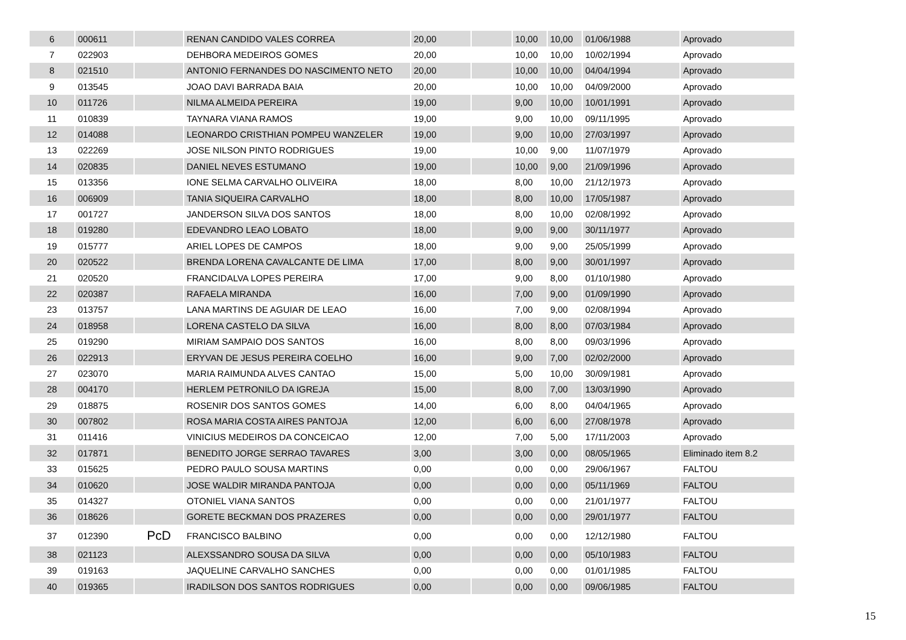| 6 | 000611 | | RENAN CANDIDO VALES CORREA | 20,00 | | 10,00 | 10,00 | 01/06/1988 | Aprovado |
| 7 | 022903 | | DEHBORA MEDEIROS GOMES | 20,00 | | 10,00 | 10,00 | 10/02/1994 | Aprovado |
| 8 | 021510 | | ANTONIO FERNANDES DO NASCIMENTO NETO | 20,00 | | 10,00 | 10,00 | 04/04/1994 | Aprovado |
| 9 | 013545 | | JOAO DAVI BARRADA BAIA | 20,00 | | 10,00 | 10,00 | 04/09/2000 | Aprovado |
| 10 | 011726 | | NILMA ALMEIDA PEREIRA | 19,00 | | 9,00 | 10,00 | 10/01/1991 | Aprovado |
| 11 | 010839 | | TAYNARA VIANA RAMOS | 19,00 | | 9,00 | 10,00 | 09/11/1995 | Aprovado |
| 12 | 014088 | | LEONARDO CRISTHIAN POMPEU WANZELER | 19,00 | | 9,00 | 10,00 | 27/03/1997 | Aprovado |
| 13 | 022269 | | JOSE NILSON PINTO RODRIGUES | 19,00 | | 10,00 | 9,00 | 11/07/1979 | Aprovado |
| 14 | 020835 | | DANIEL NEVES ESTUMANO | 19,00 | | 10,00 | 9,00 | 21/09/1996 | Aprovado |
| 15 | 013356 | | IONE SELMA CARVALHO OLIVEIRA | 18,00 | | 8,00 | 10,00 | 21/12/1973 | Aprovado |
| 16 | 006909 | | TANIA SIQUEIRA CARVALHO | 18,00 | | 8,00 | 10,00 | 17/05/1987 | Aprovado |
| 17 | 001727 | | JANDERSON SILVA DOS SANTOS | 18,00 | | 8,00 | 10,00 | 02/08/1992 | Aprovado |
| 18 | 019280 | | EDEVANDRO LEAO LOBATO | 18,00 | | 9,00 | 9,00 | 30/11/1977 | Aprovado |
| 19 | 015777 | | ARIEL LOPES DE CAMPOS | 18,00 | | 9,00 | 9,00 | 25/05/1999 | Aprovado |
| 20 | 020522 | | BRENDA LORENA CAVALCANTE DE LIMA | 17,00 | | 8,00 | 9,00 | 30/01/1997 | Aprovado |
| 21 | 020520 | | FRANCIDALVA LOPES PEREIRA | 17,00 | | 9,00 | 8,00 | 01/10/1980 | Aprovado |
| 22 | 020387 | | RAFAELA MIRANDA | 16,00 | | 7,00 | 9,00 | 01/09/1990 | Aprovado |
| 23 | 013757 | | LANA MARTINS DE AGUIAR DE LEAO | 16,00 | | 7,00 | 9,00 | 02/08/1994 | Aprovado |
| 24 | 018958 | | LORENA CASTELO DA SILVA | 16,00 | | 8,00 | 8,00 | 07/03/1984 | Aprovado |
| 25 | 019290 | | MIRIAM SAMPAIO DOS SANTOS | 16,00 | | 8,00 | 8,00 | 09/03/1996 | Aprovado |
| 26 | 022913 | | ERYVAN DE JESUS PEREIRA COELHO | 16,00 | | 9,00 | 7,00 | 02/02/2000 | Aprovado |
| 27 | 023070 | | MARIA RAIMUNDA ALVES CANTAO | 15,00 | | 5,00 | 10,00 | 30/09/1981 | Aprovado |
| 28 | 004170 | | HERLEM PETRONILO DA IGREJA | 15,00 | | 8,00 | 7,00 | 13/03/1990 | Aprovado |
| 29 | 018875 | | ROSENIR DOS SANTOS GOMES | 14,00 | | 6,00 | 8,00 | 04/04/1965 | Aprovado |
| 30 | 007802 | | ROSA MARIA COSTA AIRES PANTOJA | 12,00 | | 6,00 | 6,00 | 27/08/1978 | Aprovado |
| 31 | 011416 | | VINICIUS MEDEIROS DA CONCEICAO | 12,00 | | 7,00 | 5,00 | 17/11/2003 | Aprovado |
| 32 | 017871 | | BENEDITO JORGE SERRAO TAVARES | 3,00 | | 3,00 | 0,00 | 08/05/1965 | Eliminado item 8.2 |
| 33 | 015625 | | PEDRO PAULO SOUSA MARTINS | 0,00 | | 0,00 | 0,00 | 29/06/1967 | FALTOU |
| 34 | 010620 | | JOSE WALDIR MIRANDA PANTOJA | 0,00 | | 0,00 | 0,00 | 05/11/1969 | FALTOU |
| 35 | 014327 | | OTONIEL VIANA SANTOS | 0,00 | | 0,00 | 0,00 | 21/01/1977 | FALTOU |
| 36 | 018626 | | GORETE BECKMAN DOS PRAZERES | 0,00 | | 0,00 | 0,00 | 29/01/1977 | FALTOU |
| 37 | 012390 | PcD | FRANCISCO BALBINO | 0,00 | | 0,00 | 0,00 | 12/12/1980 | FALTOU |
| 38 | 021123 | | ALEXSSANDRO SOUSA DA SILVA | 0,00 | | 0,00 | 0,00 | 05/10/1983 | FALTOU |
| 39 | 019163 | | JAQUELINE CARVALHO SANCHES | 0,00 | | 0,00 | 0,00 | 01/01/1985 | FALTOU |
| 40 | 019365 | | IRADILSON DOS SANTOS RODRIGUES | 0,00 | | 0,00 | 0,00 | 09/06/1985 | FALTOU |
15